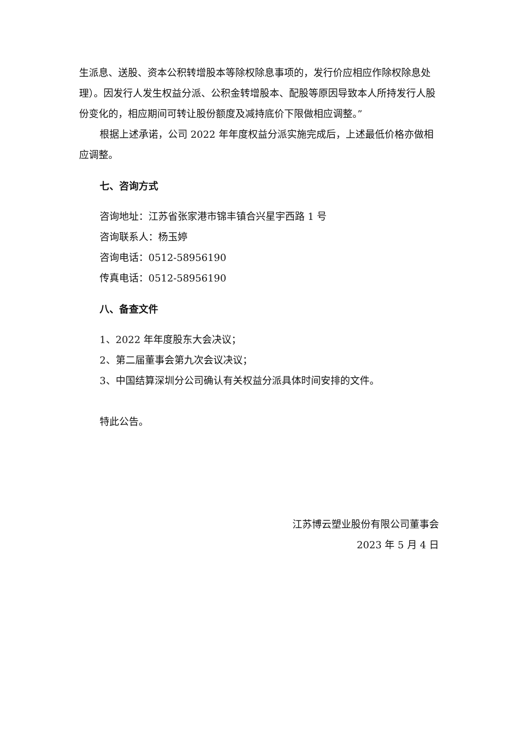生派息、送股、资本公积转增股本等除权除息事项的，发行价应相应作除权除息处理）。因发行人发生权益分派、公积金转增股本、配股等原因导致本人所持发行人股份变化的，相应期间可转让股份额度及减持底价下限做相应调整。”
根据上述承诺，公司 2022 年年度权益分派实施完成后，上述最低价格亦做相应调整。
七、咨询方式
咨询地址：江苏省张家港市锦丰镇合兴星宇西路 1 号
咨询联系人：杨玉婷
咨询电话：0512-58956190
传真电话：0512-58956190
八、备查文件
1、2022 年年度股东大会决议；
2、第二届董事会第九次会议决议；
3、中国结算深圳分公司确认有关权益分派具体时间安排的文件。
特此公告。
江苏博云塑业股份有限公司董事会
2023 年 5 月 4 日